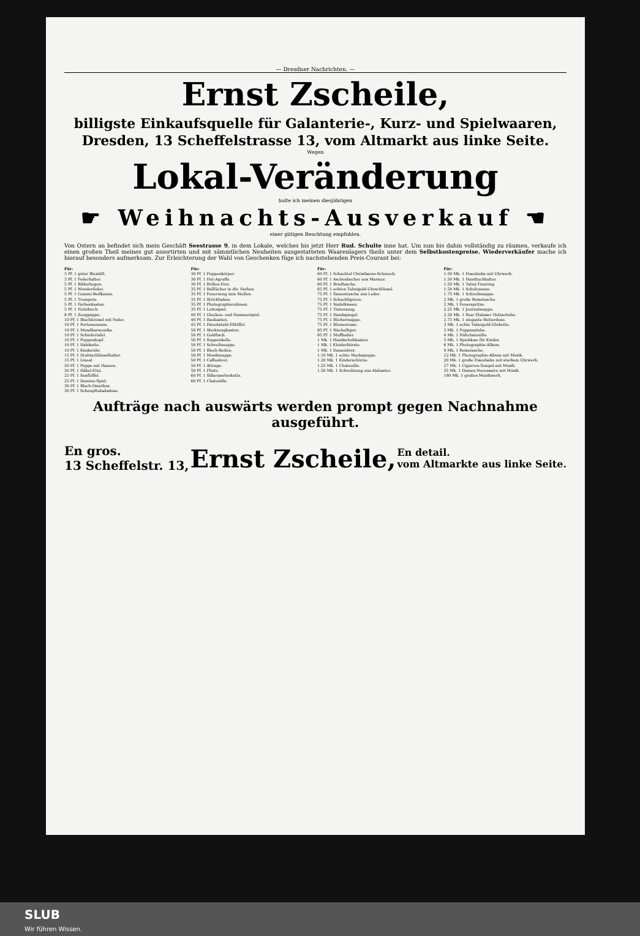— Dresdner Nachrichten. —
Ernst Zscheile,
billigste Einkaufsquelle für Galanterie-, Kurz- und Spielwaaren,
Dresden, 13 Scheffelstrasse 13, vom Altmarkt aus linke Seite.
Wegen
Lokal-Veränderung
halte ich meinen diesjährigen
☛ Weihnachts-Ausverkauf ☚
einer gütigen Beachtung empfohlen.
Von Ostern an befindet sich mein Geschäft Seestrasse 9, in dem Lokale, welches bis jetzt Herr Rud. Schulte inne hat. Um nun bis dahin vollständig zu räumen, verkaufe ich einen großen Theil meines gut assortirten und mit sämmtlichen Neuheiten ausgestatteten Waarenlagers theils unter dem Selbstkostenpreise. Wiederverkäufer mache ich hierauf besonders aufmerksam. Zur Erleichterung der Wahl von Geschenken füge ich nachstehenden Preis-Courant bei:
Für:
3 Pf. 1 guter Bleistift.
3 Pf. 1 Federhalter.
5 Pf. 1 Bilderbogen.
5 Pf. 1 Wunderfeder.
5 Pf. 1 Gummi-Reifkamm.
5 Pf. 1 Trompete.
5 Pf. 1 Farbenkasten.
5 Pf. 1 Notizbuch.
8 Pf. 1 Zeugpuppe.
10 Pf. 1 Blechkreisel mit Feder.
10 Pf. 1 Portemonnaie.
10 Pf. 1 Mundharmonika.
10 Pf. 1 Schiefertafel.
10 Pf. 1 Puppenkopf.
10 Pf. 1 Halskette.
10 Pf. 1 Kinderuhr.
15 Pf. 1 Drahtschlüsselhalter.
15 Pf. 1 Lineal.
20 Pf. 1 Puppe mit Haaren.
20 Pf. 1 Häkel-Etui.
25 Pf. 1 Senflöffel.
25 Pf. 1 Domino-Spiel.
30 Pf. 1 Blech-Omnibus.
30 Pf. 1 Schnupftabaksdose.
Für:
30 Pf. 1 Puppenkörper.
30 Pf. 1 Hut-Agraffe.
30 Pf. 1 Brillen-Etui.
35 Pf. 1 Ballfächer in div. Farben.
35 Pf. 1 Feuerzeug zum Stellen.
35 Pf. 1 Strickhaken.
35 Pf. 1 Photographierahmen.
35 Pf. 1 Lottospiel.
40 Pf. 1 Glocken- und Hammerspiel.
40 Pf. 1 Baukasten.
45 Pf. 1 Patentstahl-Eßlöffel.
50 Pf. 1 Werkzeugkasten.
50 Pf. 1 Goldfisch.
50 Pf. 1 Suppenkelle.
50 Pf. 1 Schreibmappe.
50 Pf. 1 Blech-Reifen.
50 Pf. 1 Musikmappe.
50 Pf. 1 Caffeebret.
50 Pf. 1 Attrape.
50 Pf. 1 Flinte.
60 Pf. 1 Silberperlenkette.
60 Pf. 1 Chatonille.
Für:
60 Pf. 1 Schachtel Christbaum-Schmuck.
60 Pf. 1 Aschenbecher aus Marmor.
60 Pf. 1 Brieftasche.
65 Pf. 1 echten Talmigold-Uhrschlüssel.
75 Pf. 1 Damentasche aus Leder.
75 Pf. 1 Schachfiguren.
75 Pf. 1 Nadelkissen.
75 Pf. 1 Tintenzeug.
75 Pf. 1 Handspiegel.
75 Pf. 1 Büchermappe.
75 Pf. 1 Blumenvase.
85 Pf. 1 Wackelfigur.
85 Pf. 1 Muffhalter.
1 Mk. 1 Handschuhkasten.
1 Mk. 1 Kleiderbürste.
1 Mk. 1 Damenbret.
1.10 Mk. 1 echte Wachspuppe.
1.20 Mk. 1 Kinderschürze.
1.25 Mk. 1 Chatouille.
1.50 Mk. 1 Schreibzeug aus Alabaster.
Für:
1.50 Mk. 1 Eisenbahn mit Uhrwerk.
1.50 Mk. 1 Handtuchhalter.
1.50 Mk. 1 Talmi-Trauring.
1.50 Mk. 1 Schulranzen.
1.75 Mk. 1 Schreibmappe.
2 Mk. 1 große Reisetasche.
2 Mk. 1 Feuerspritze.
2.25 Mk. 1 Journalmappe.
2.50 Mk. 1 Paar Elsässer Holzschuhe.
2.75 Mk. 1 elegante Butterdose.
3 Mk. 1 echte Talmigold-Uhrkette.
3 Mk. 1 Puppenstube.
4 Mk. 1 Nähchatouille.
5 Mk. 1 Spieldose für Kinder.
6 Mk. 1 Photographie-Album.
9 Mk. 1 Reisetasche.
12 Mk. 1 Photographie-Album mit Musik.
20 Mk. 1 große Eisenbahn mit starkem Uhrwerk.
27 Mk. 1 Cigarren-Tempel mit Musik.
35 Mk. 1 Damen-Necessaire mit Musik.
190 Mk. 1 großes Musikwerk.
Aufträge nach auswärts werden prompt gegen Nachnahme ausgeführt.
En gros.
13 Scheffelstr. 13,
Ernst Zscheile,
En detail.
vom Altmarkte aus linke Seite.
SLUB
Wir führen Wissen.